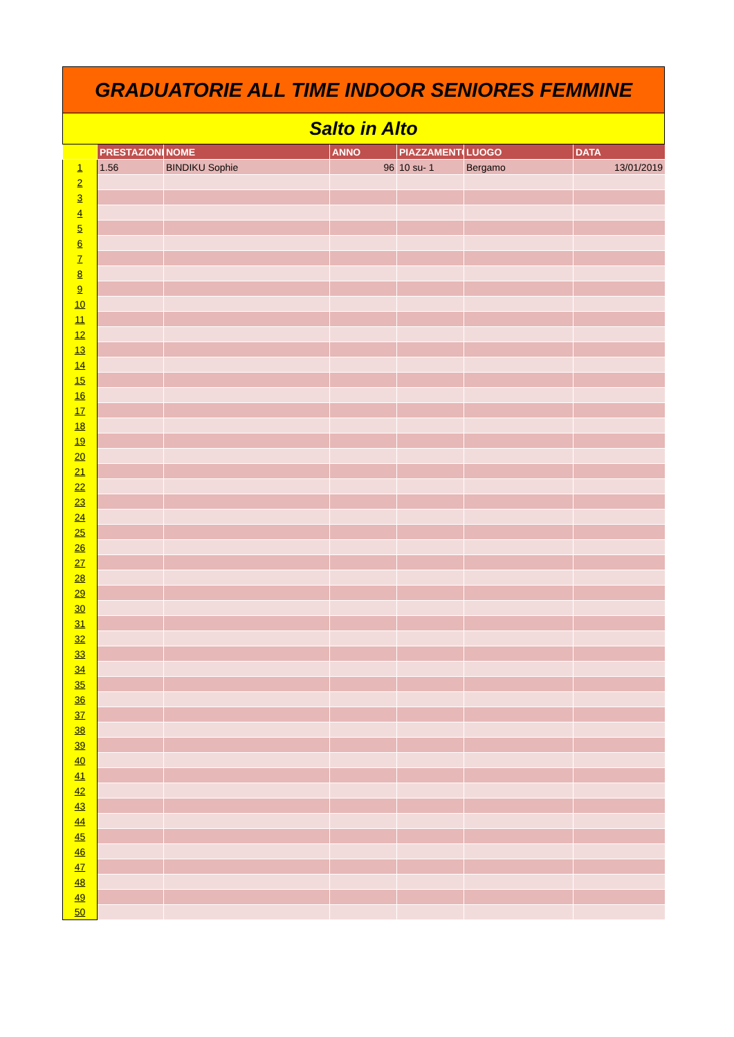GRADUATORIE ALL TIME INDOOR SENIORES FEMMINE
Salto in Alto
| | PRESTAZIONE | NOME | ANNO | PIAZZAMENTO | LUOGO | DATA |
| --- | --- | --- | --- | --- | --- | --- |
| 1 | 1.56 | BINDIKU Sophie | 96 | 10 su- 1 | Bergamo | 13/01/2019 |
| 2 | | | | | | |
| 3 | | | | | | |
| 4 | | | | | | |
| 5 | | | | | | |
| 6 | | | | | | |
| 7 | | | | | | |
| 8 | | | | | | |
| 9 | | | | | | |
| 10 | | | | | | |
| 11 | | | | | | |
| 12 | | | | | | |
| 13 | | | | | | |
| 14 | | | | | | |
| 15 | | | | | | |
| 16 | | | | | | |
| 17 | | | | | | |
| 18 | | | | | | |
| 19 | | | | | | |
| 20 | | | | | | |
| 21 | | | | | | |
| 22 | | | | | | |
| 23 | | | | | | |
| 24 | | | | | | |
| 25 | | | | | | |
| 26 | | | | | | |
| 27 | | | | | | |
| 28 | | | | | | |
| 29 | | | | | | |
| 30 | | | | | | |
| 31 | | | | | | |
| 32 | | | | | | |
| 33 | | | | | | |
| 34 | | | | | | |
| 35 | | | | | | |
| 36 | | | | | | |
| 37 | | | | | | |
| 38 | | | | | | |
| 39 | | | | | | |
| 40 | | | | | | |
| 41 | | | | | | |
| 42 | | | | | | |
| 43 | | | | | | |
| 44 | | | | | | |
| 45 | | | | | | |
| 46 | | | | | | |
| 47 | | | | | | |
| 48 | | | | | | |
| 49 | | | | | | |
| 50 | | | | | | |